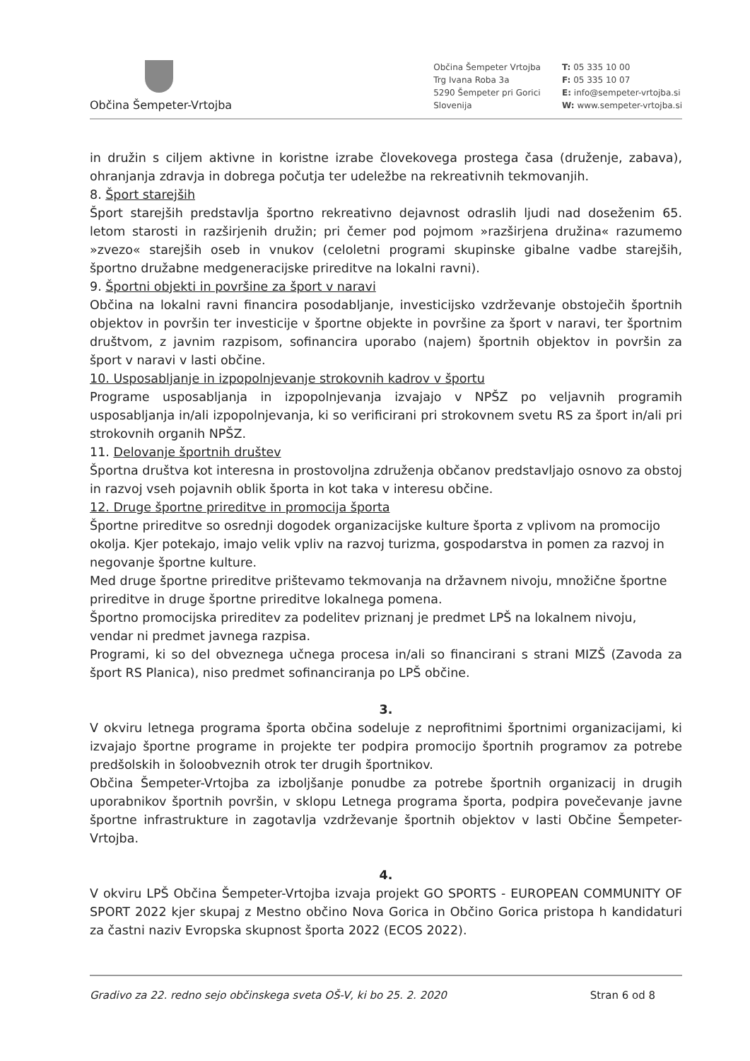Občina Šempeter-Vrtojba
Občina Šempeter Vrtojba
Trg Ivana Roba 3a
5290 Šempeter pri Gorici
Slovenija
T: 05 335 10 00
F: 05 335 10 07
E: info@sempeter-vrtojba.si
W: www.sempeter-vrtojba.si
in družin s ciljem aktivne in koristne izrabe človekovega prostega časa (druženje, zabava), ohranjanja zdravja in dobrega počutja ter udeležbe na rekreativnih tekmovanjih.
8. Šport starejših
Šport starejših predstavlja športno rekreativno dejavnost odraslih ljudi nad doseženim 65. letom starosti in razširjenih družin; pri čemer pod pojmom »razširjena družina« razumemo »zvezo« starejših oseb in vnukov (celoletni programi skupinske gibalne vadbe starejših, športno družabne medgeneracijske prireditve na lokalni ravni).
9. Športni objekti in površine za šport v naravi
Občina na lokalni ravni financira posodabljanje, investicijsko vzdrževanje obstoječih športnih objektov in površin ter investicije v športne objekte in površine za šport v naravi, ter športnim društvom, z javnim razpisom, sofinancira uporabo (najem) športnih objektov in površin za šport v naravi v lasti občine.
10. Usposabljanje in izpopolnjevanje strokovnih kadrov v športu
Programe usposabljanja in izpopolnjevanja izvajajo v NPŠZ po veljavnih programih usposabljanja in/ali izpopolnjevanja, ki so verificirani pri strokovnem svetu RS za šport in/ali pri strokovnih organih NPŠZ.
11. Delovanje športnih društev
Športna društva kot interesna in prostovoljna združenja občanov predstavljajo osnovo za obstoj in razvoj vseh pojavnih oblik športa in kot taka v interesu občine.
12. Druge športne prireditve in promocija športa
Športne prireditve so osrednji dogodek organizacijske kulture športa z vplivom na promocijo okolja. Kjer potekajo, imajo velik vpliv na razvoj turizma, gospodarstva in pomen za razvoj in negovanje športne kulture.
Med druge športne prireditve prištevamo tekmovanja na državnem nivoju, množične športne prireditve in druge športne prireditve lokalnega pomena.
Športno promocijska prireditev za podelitev priznanj je predmet LPŠ na lokalnem nivoju, vendar ni predmet javnega razpisa.
Programi, ki so del obveznega učnega procesa in/ali so financirani s strani MIZŠ (Zavoda za šport RS Planica), niso predmet sofinanciranja po LPŠ občine.
3.
V okviru letnega programa športa občina sodeluje z neprofitnimi športnimi organizacijami, ki izvajajo športne programe in projekte ter podpira promocijo športnih programov za potrebe predšolskih in šoloobveznih otrok ter drugih športnikov.
Občina Šempeter-Vrtojba za izboljšanje ponudbe za potrebe športnih organizacij in drugih uporabnikov športnih površin, v sklopu Letnega programa športa, podpira povečevanje javne športne infrastrukture in zagotavlja vzdrževanje športnih objektov v lasti Občine Šempeter-Vrtojba.
4.
V okviru LPŠ Občina Šempeter-Vrtojba izvaja projekt GO SPORTS - EUROPEAN COMMUNITY OF SPORT 2022 kjer skupaj z Mestno občino Nova Gorica in Občino Gorica pristopa h kandidaturi za častni naziv Evropska skupnost športa 2022 (ECOS 2022).
Gradivo za 22. redno sejo občinskega sveta OŠ-V, ki bo 25. 2. 2020 Stran 6 od 8